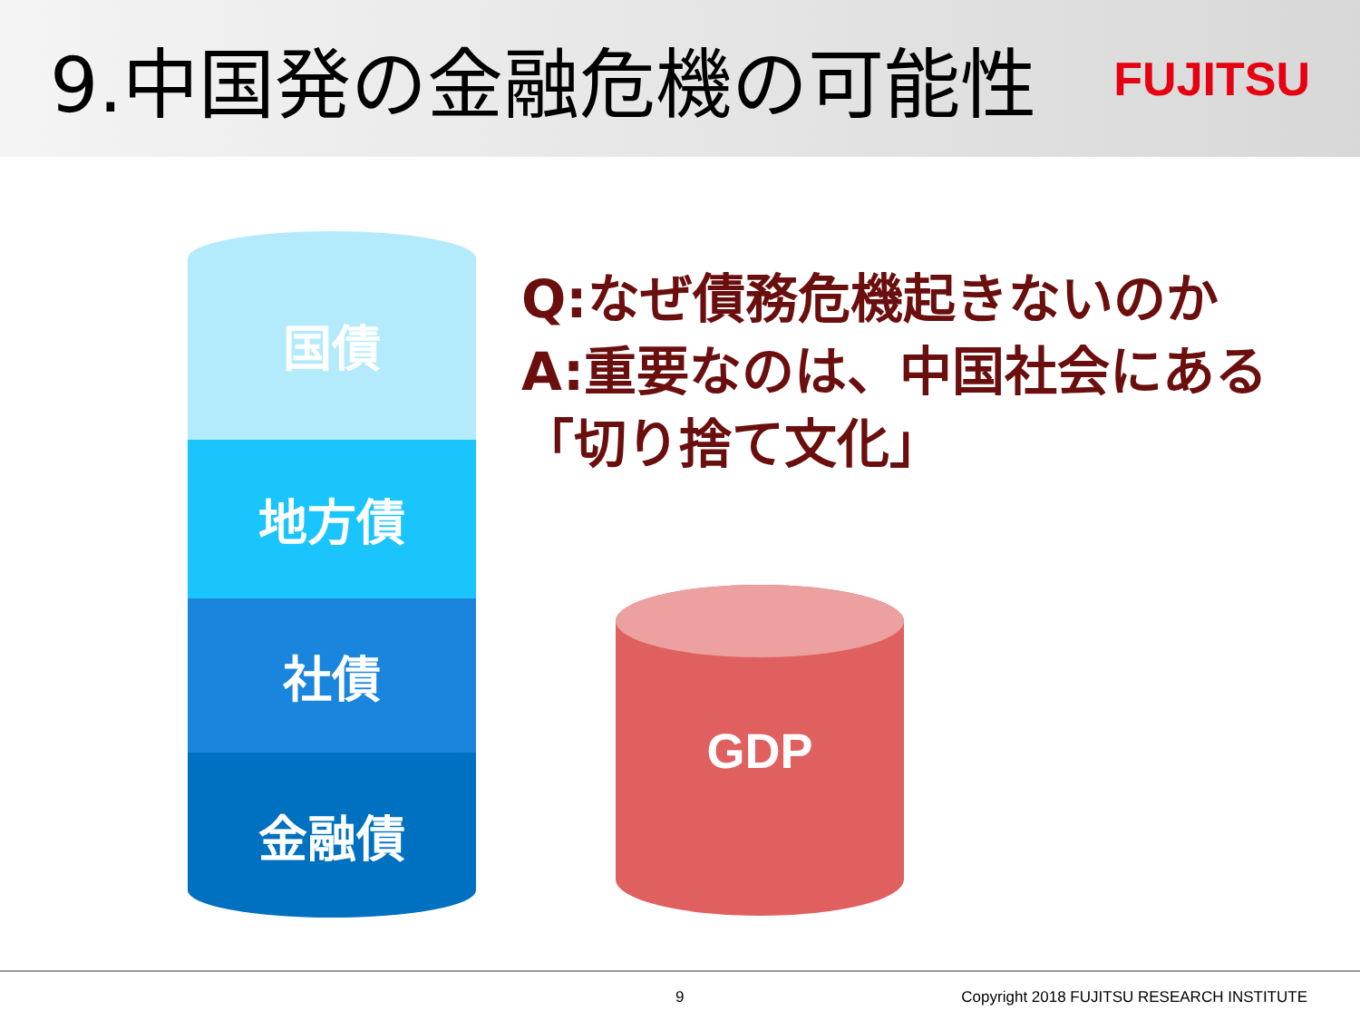9.中国発の金融危機の可能性
FUJITSU
国債
地方債
社債
金融債
Q:なぜ債務危機起きないのか
A:重要なのは、中国社会にある「切り捨て文化」
GDP
9 Copyright 2018 FUJITSU RESEARCH INSTITUTE